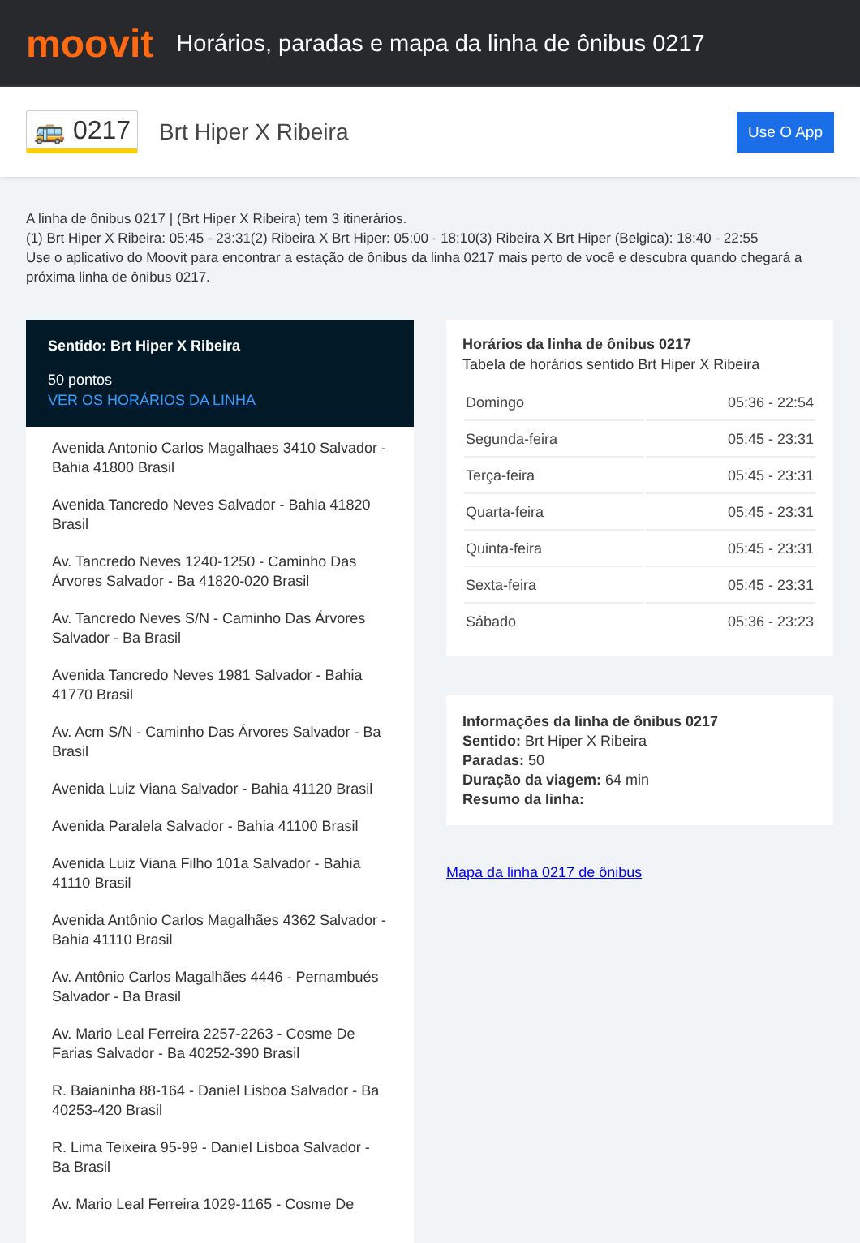moovit
Horários, paradas e mapa da linha de ônibus 0217
🚌 0217
Brt Hiper X Ribeira
Use O App
A linha de ônibus 0217 | (Brt Hiper X Ribeira) tem 3 itinerários.
(1) Brt Hiper X Ribeira: 05:45 - 23:31(2) Ribeira X Brt Hiper: 05:00 - 18:10(3) Ribeira X Brt Hiper (Belgica): 18:40 - 22:55
Use o aplicativo do Moovit para encontrar a estação de ônibus da linha 0217 mais perto de você e descubra quando chegará a próxima linha de ônibus 0217.
Sentido: Brt Hiper X Ribeira
50 pontos
VER OS HORÁRIOS DA LINHA
Avenida Antonio Carlos Magalhaes 3410 Salvador - Bahia 41800 Brasil
Avenida Tancredo Neves Salvador - Bahia 41820 Brasil
Av. Tancredo Neves 1240-1250 - Caminho Das Árvores Salvador - Ba 41820-020 Brasil
Av. Tancredo Neves S/N - Caminho Das Árvores Salvador - Ba Brasil
Avenida Tancredo Neves 1981 Salvador - Bahia 41770 Brasil
Av. Acm S/N - Caminho Das Árvores Salvador - Ba Brasil
Avenida Luiz Viana Salvador - Bahia 41120 Brasil
Avenida Paralela Salvador - Bahia 41100 Brasil
Avenida Luiz Viana Filho 101a Salvador - Bahia 41110 Brasil
Avenida Antônio Carlos Magalhães 4362 Salvador - Bahia 41110 Brasil
Av. Antônio Carlos Magalhães 4446 - Pernambués Salvador - Ba Brasil
Av. Mario Leal Ferreira 2257-2263 - Cosme De Farias Salvador - Ba 40252-390 Brasil
R. Baianinha 88-164 - Daniel Lisboa Salvador - Ba 40253-420 Brasil
R. Lima Teixeira 95-99 - Daniel Lisboa Salvador - Ba Brasil
Av. Mario Leal Ferreira 1029-1165 - Cosme De
Horários da linha de ônibus 0217
Tabela de horários sentido Brt Hiper X Ribeira
| Domingo | 05:36 - 22:54 |
| Segunda-feira | 05:45 - 23:31 |
| Terça-feira | 05:45 - 23:31 |
| Quarta-feira | 05:45 - 23:31 |
| Quinta-feira | 05:45 - 23:31 |
| Sexta-feira | 05:45 - 23:31 |
| Sábado | 05:36 - 23:23 |
Informações da linha de ônibus 0217
Sentido: Brt Hiper X Ribeira
Paradas: 50
Duração da viagem: 64 min
Resumo da linha:
Mapa da linha 0217 de ônibus